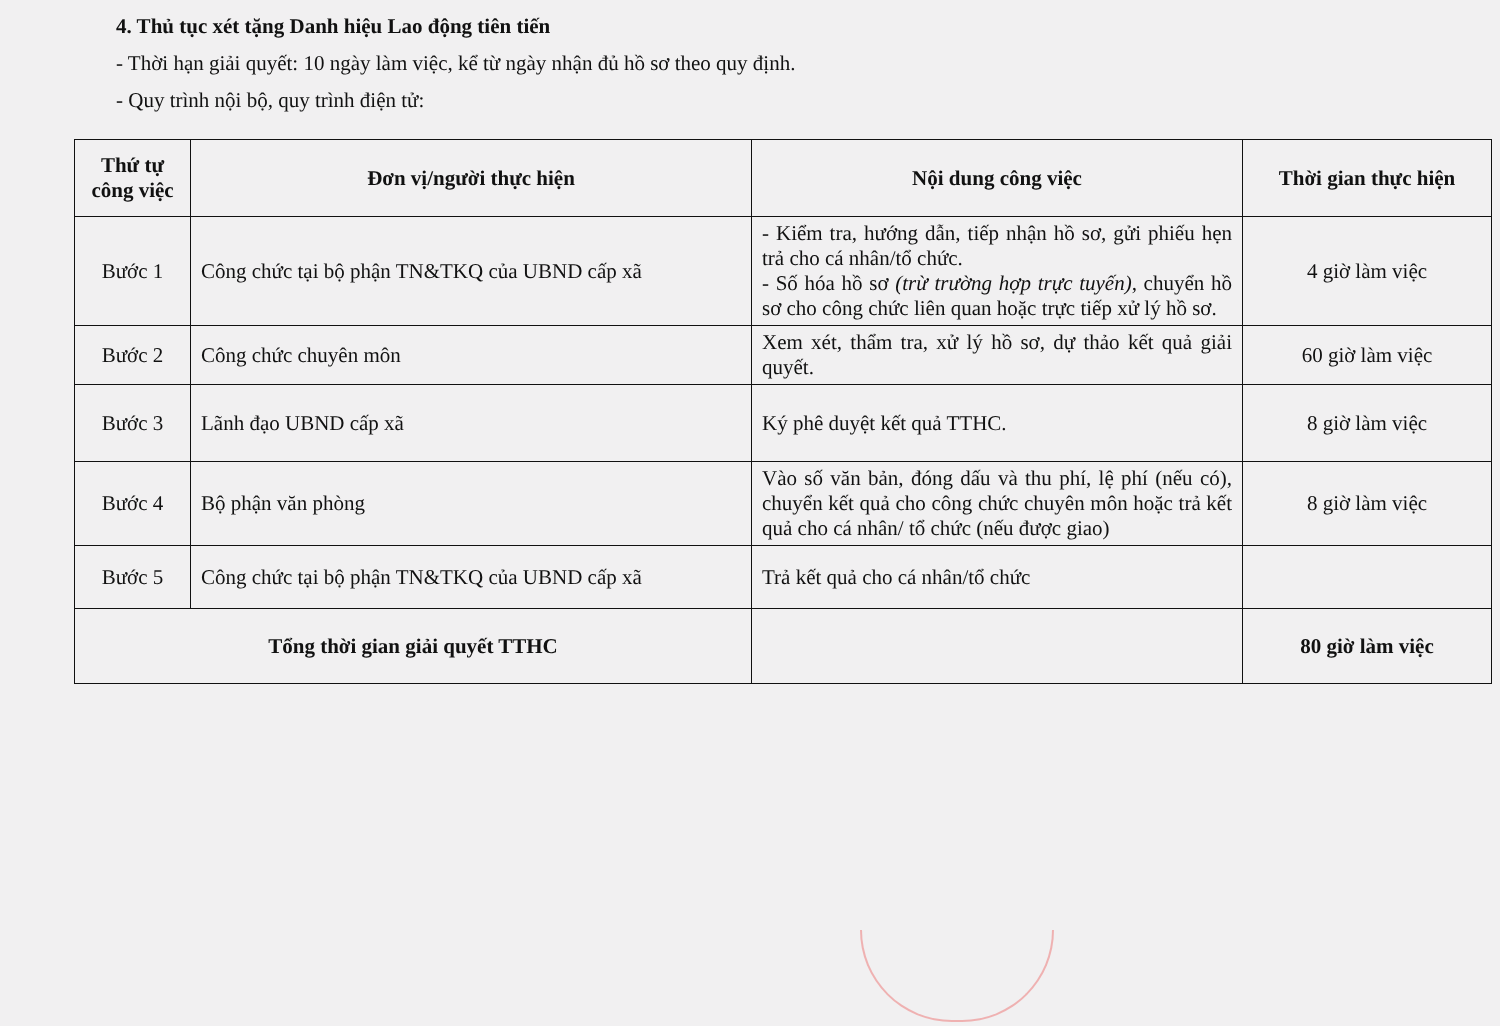4. Thủ tục xét tặng Danh hiệu Lao động tiên tiến
- Thời hạn giải quyết: 10 ngày làm việc, kể từ ngày nhận đủ hồ sơ theo quy định.
- Quy trình nội bộ, quy trình điện tử:
| Thứ tự công việc | Đơn vị/người thực hiện | Nội dung công việc | Thời gian thực hiện |
| --- | --- | --- | --- |
| Bước 1 | Công chức tại bộ phận TN&TKQ của UBND cấp xã | - Kiểm tra, hướng dẫn, tiếp nhận hồ sơ, gửi phiếu hẹn trả cho cá nhân/tổ chức. - Số hóa hồ sơ (trừ trường hợp trực tuyến) , chuyển hồ sơ cho công chức liên quan hoặc trực tiếp xử lý hồ sơ. | 4 giờ làm việc |
| Bước 2 | Công chức chuyên môn | Xem xét, thẩm tra, xử lý hồ sơ, dự thảo kết quả giải quyết. | 60 giờ làm việc |
| Bước 3 | Lãnh đạo UBND cấp xã | Ký phê duyệt kết quả TTHC. | 8 giờ làm việc |
| Bước 4 | Bộ phận văn phòng | Vào số văn bản, đóng dấu và thu phí, lệ phí (nếu có), chuyển kết quả cho công chức chuyên môn hoặc trả kết quả cho cá nhân/ tổ chức (nếu được giao) | 8 giờ làm việc |
| Bước 5 | Công chức tại bộ phận TN&TKQ của UBND cấp xã | Trả kết quả cho cá nhân/tổ chức | |
| Tổng thời gian giải quyết TTHC | | | 80 giờ làm việc |